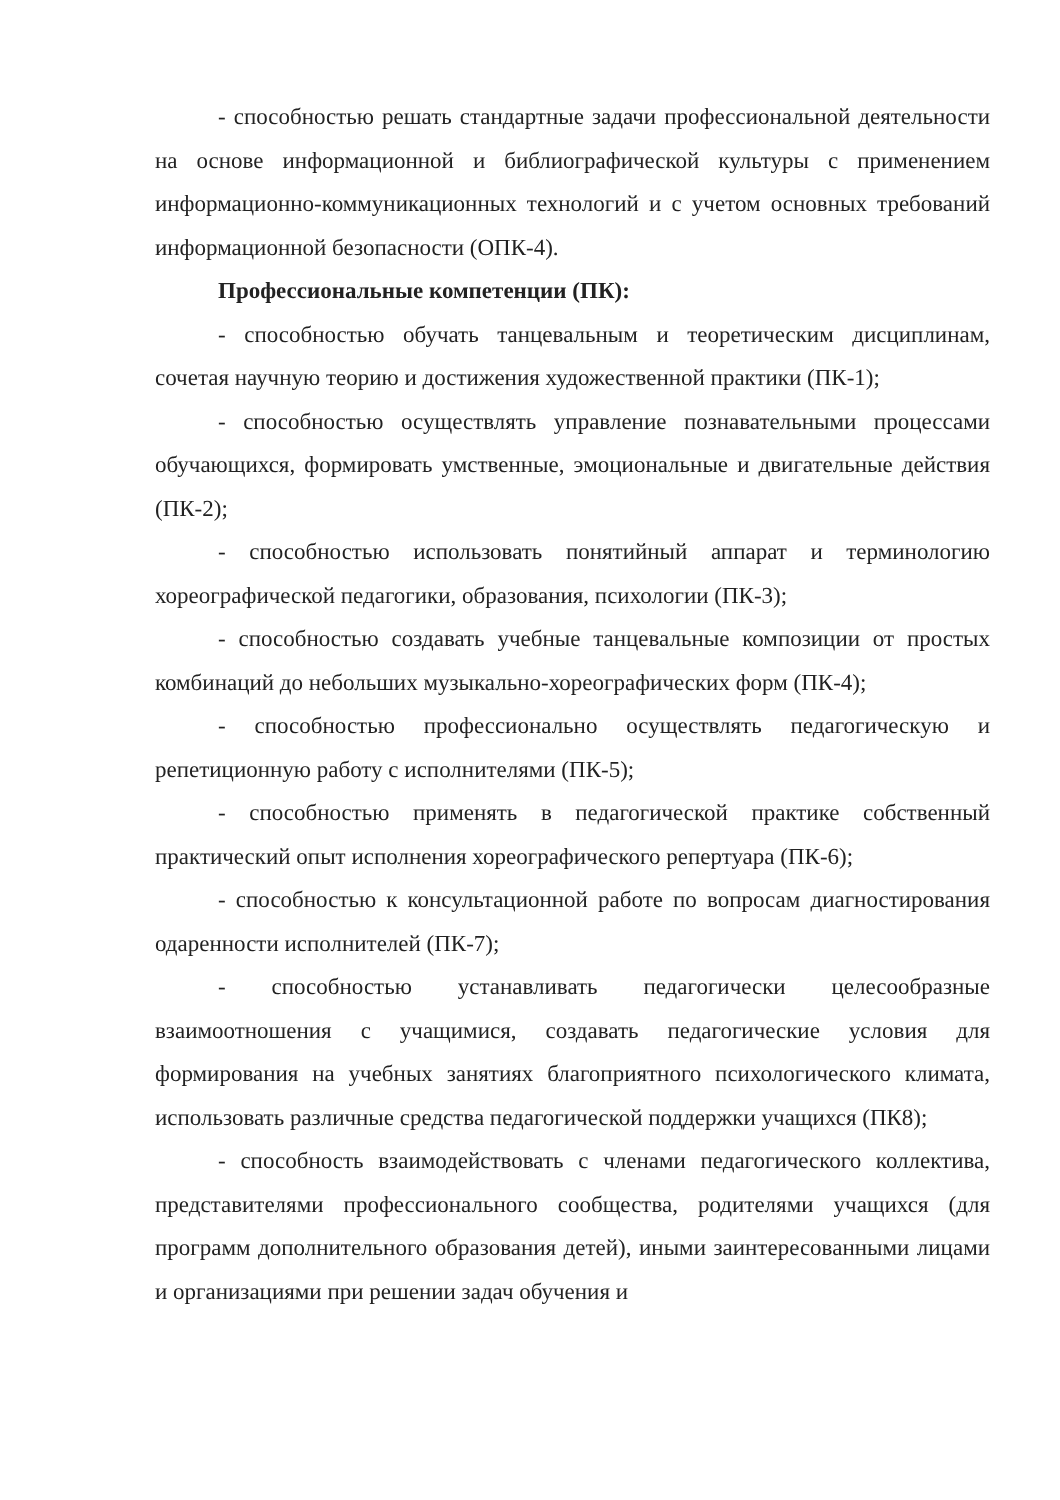- способностью решать стандартные задачи профессиональной деятельности на основе информационной и библиографической культуры с применением информационно-коммуникационных технологий и с учетом основных требований информационной безопасности (ОПК-4).
Профессиональные компетенции (ПК):
- способностью обучать танцевальным и теоретическим дисциплинам, сочетая научную теорию и достижения художественной практики (ПК-1);
- способностью осуществлять управление познавательными процессами обучающихся, формировать умственные, эмоциональные и двигательные действия (ПК-2);
- способностью использовать понятийный аппарат и терминологию хореографической педагогики, образования, психологии (ПК-3);
- способностью создавать учебные танцевальные композиции от простых комбинаций до небольших музыкально-хореографических форм (ПК-4);
- способностью профессионально осуществлять педагогическую и репетиционную работу с исполнителями (ПК-5);
- способностью применять в педагогической практике собственный практический опыт исполнения хореографического репертуара (ПК-6);
- способностью к консультационной работе по вопросам диагностирования одаренности исполнителей (ПК-7);
- способностью устанавливать педагогически целесообразные взаимоотношения с учащимися, создавать педагогические условия для формирования на учебных занятиях благоприятного психологического климата, использовать различные средства педагогической поддержки учащихся (ПК8);
- способность взаимодействовать с членами педагогического коллектива, представителями профессионального сообщества, родителями учащихся (для программ дополнительного образования детей), иными заинтересованными лицами и организациями при решении задач обучения и